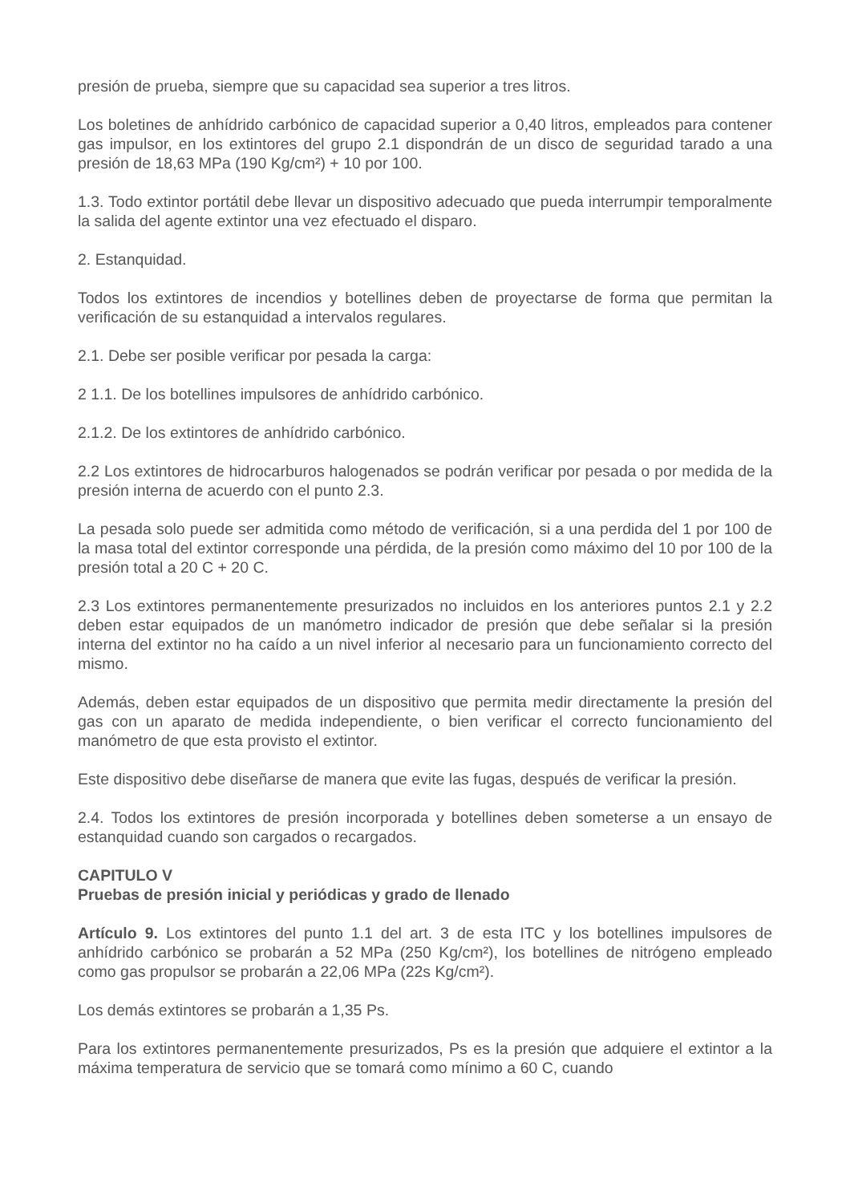presión de prueba, siempre que su capacidad sea superior a tres litros.
Los boletines de anhídrido carbónico de capacidad superior a 0,40 litros, empleados para contener gas impulsor, en los extintores del grupo 2.1 dispondrán de un disco de seguridad tarado a una presión de 18,63 MPa (190 Kg/cm²) + 10 por 100.
1.3. Todo extintor portátil debe llevar un dispositivo adecuado que pueda interrumpir temporalmente la salida del agente extintor una vez efectuado el disparo.
2. Estanquidad.
Todos los extintores de incendios y botellines deben de proyectarse de forma que permitan la verificación de su estanquidad a intervalos regulares.
2.1. Debe ser posible verificar por pesada la carga:
2 1.1. De los botellines impulsores de anhídrido carbónico.
2.1.2. De los extintores de anhídrido carbónico.
2.2 Los extintores de hidrocarburos halogenados se podrán verificar por pesada o por medida de la presión interna de acuerdo con el punto 2.3.
La pesada solo puede ser admitida como método de verificación, si a una perdida del 1 por 100 de la masa total del extintor corresponde una pérdida, de la presión como máximo del 10 por 100 de la presión total a 20 C + 20 C.
2.3 Los extintores permanentemente presurizados no incluidos en los anteriores puntos 2.1 y 2.2 deben estar equipados de un manómetro indicador de presión que debe señalar si la presión interna del extintor no ha caído a un nivel inferior al necesario para un funcionamiento correcto del mismo.
Además, deben estar equipados de un dispositivo que permita medir directamente la presión del gas con un aparato de medida independiente, o bien verificar el correcto funcionamiento del manómetro de que esta provisto el extintor.
Este dispositivo debe diseñarse de manera que evite las fugas, después de verificar la presión.
2.4. Todos los extintores de presión incorporada y botellines deben someterse a un ensayo de estanquidad cuando son cargados o recargados.
CAPITULO V
Pruebas de presión inicial y periódicas y grado de llenado
Artículo 9. Los extintores del punto 1.1 del art. 3 de esta ITC y los botellines impulsores de anhídrido carbónico se probarán a 52 MPa (250 Kg/cm²), los botellines de nitrógeno empleado como gas propulsor se probarán a 22,06 MPa (22s Kg/cm²).
Los demás extintores se probarán a 1,35 Ps.
Para los extintores permanentemente presurizados, Ps es la presión que adquiere el extintor a la máxima temperatura de servicio que se tomará como mínimo a 60 C, cuando